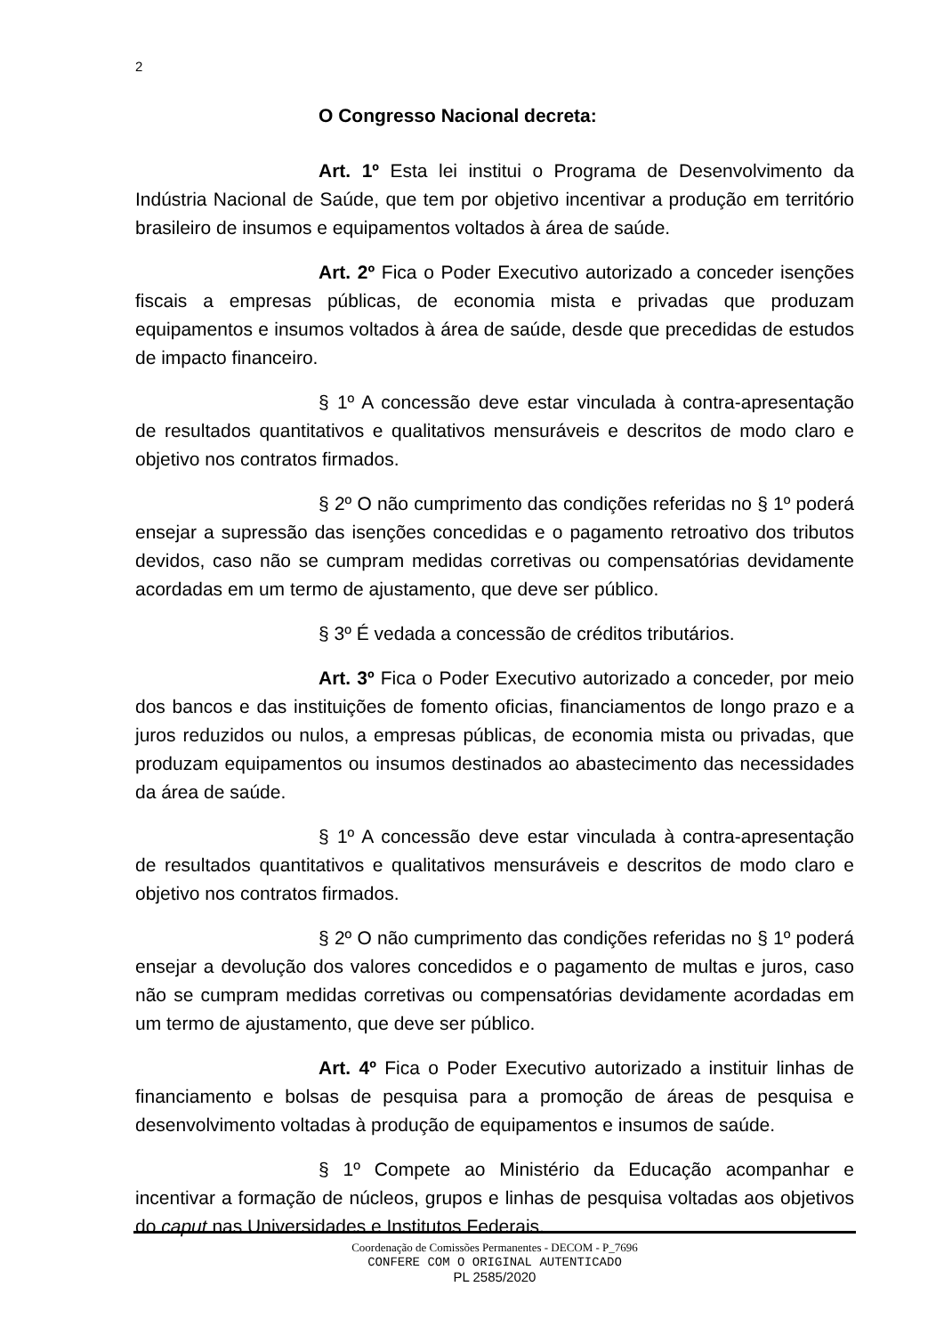2
O Congresso Nacional decreta:
Art. 1º Esta lei institui o Programa de Desenvolvimento da Indústria Nacional de Saúde, que tem por objetivo incentivar a produção em território brasileiro de insumos e equipamentos voltados à área de saúde.
Art. 2º Fica o Poder Executivo autorizado a conceder isenções fiscais a empresas públicas, de economia mista e privadas que produzam equipamentos e insumos voltados à área de saúde, desde que precedidas de estudos de impacto financeiro.
§ 1º A concessão deve estar vinculada à contra-apresentação de resultados quantitativos e qualitativos mensuráveis e descritos de modo claro e objetivo nos contratos firmados.
§ 2º O não cumprimento das condições referidas no § 1º poderá ensejar a supressão das isenções concedidas e o pagamento retroativo dos tributos devidos, caso não se cumpram medidas corretivas ou compensatórias devidamente acordadas em um termo de ajustamento, que deve ser público.
§ 3º É vedada a concessão de créditos tributários.
Art. 3º Fica o Poder Executivo autorizado a conceder, por meio dos bancos e das instituições de fomento oficias, financiamentos de longo prazo e a juros reduzidos ou nulos, a empresas públicas, de economia mista ou privadas, que produzam equipamentos ou insumos destinados ao abastecimento das necessidades da área de saúde.
§ 1º A concessão deve estar vinculada à contra-apresentação de resultados quantitativos e qualitativos mensuráveis e descritos de modo claro e objetivo nos contratos firmados.
§ 2º O não cumprimento das condições referidas no § 1º poderá ensejar a devolução dos valores concedidos e o pagamento de multas e juros, caso não se cumpram medidas corretivas ou compensatórias devidamente acordadas em um termo de ajustamento, que deve ser público.
Art. 4º Fica o Poder Executivo autorizado a instituir linhas de financiamento e bolsas de pesquisa para a promoção de áreas de pesquisa e desenvolvimento voltadas à produção de equipamentos e insumos de saúde.
§ 1º Compete ao Ministério da Educação acompanhar e incentivar a formação de núcleos, grupos e linhas de pesquisa voltadas aos objetivos do caput nas Universidades e Institutos Federais.
Coordenação de Comissões Permanentes - DECOM - P_7696
CONFERE COM O ORIGINAL AUTENTICADO
PL 2585/2020